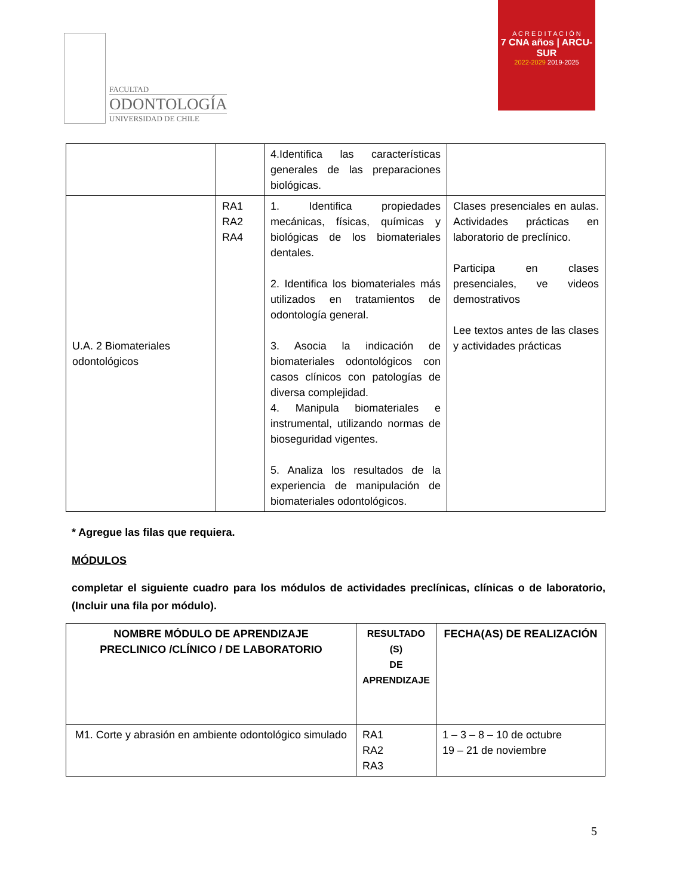FACULTAD
ODONTOLOGÍA
UNIVERSIDAD DE CHILE
A C R E D I T A C I Ó N
7 CNA años | ARCU-SUR
2022-2029 2019-2025
| | | 4.Identifica las características generales de las preparaciones biológicas. | |
| U.A. 2 Biomateriales odontológicos | RA1 RA2 RA4 | 1. Identifica propiedades mecánicas, físicas, químicas y biológicas de los biomateriales dentales. 2. Identifica los biomateriales más utilizados en tratamientos de odontología general. 3. Asocia la indicación de biomateriales odontológicos con casos clínicos con patologías de diversa complejidad. 4. Manipula biomateriales e instrumental, utilizando normas de bioseguridad vigentes. 5. Analiza los resultados de la experiencia de manipulación de biomateriales odontológicos. | Clases presenciales en aulas. Actividades prácticas en laboratorio de preclínico. Participa en clases presenciales, ve videos demostrativos Lee textos antes de las clases y actividades prácticas |
* Agregue las filas que requiera.
MÓDULOS
completar el siguiente cuadro para los módulos de actividades preclínicas, clínicas o de laboratorio, (Incluir una fila por módulo).
| NOMBRE MÓDULO DE APRENDIZAJE PRECLINICO /CLÍNICO / DE LABORATORIO | RESULTADO (S) DE APRENDIZAJE | FECHA(AS) DE REALIZACIÓN |
| --- | --- | --- |
| M1. Corte y abrasión en ambiente odontológico simulado | RA1 RA2 RA3 | 1 – 3 – 8 – 10 de octubre 19 – 21 de noviembre |
5